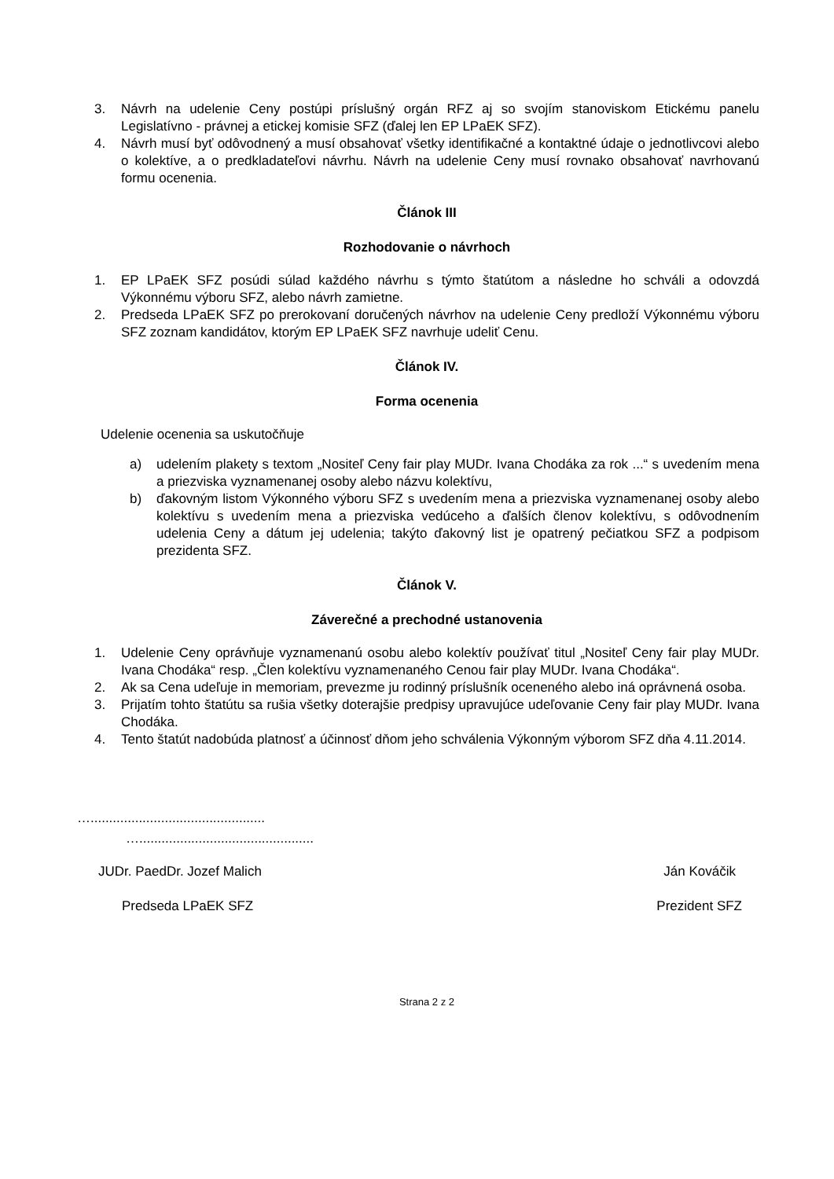3. Návrh na udelenie Ceny postúpi príslušný orgán RFZ aj so svojím stanoviskom Etickému panelu Legislatívno - právnej a etickej komisie SFZ (ďalej len EP LPaEK SFZ).
4. Návrh musí byť odôvodnený a musí obsahovať všetky identifikačné a kontaktné údaje o jednotlivcovi alebo o kolektíve, a o predkladateľovi návrhu. Návrh na udelenie Ceny musí rovnako obsahovať navrhovanú formu ocenenia.
Článok III
Rozhodovanie o návrhoch
1. EP LPaEK SFZ posúdi súlad každého návrhu s týmto štatútom a následne ho schváli a odovzdá Výkonnému výboru SFZ, alebo návrh zamietne.
2. Predseda LPaEK SFZ po prerokovaní doručených návrhov na udelenie Ceny predloží Výkonnému výboru SFZ zoznam kandidátov, ktorým EP LPaEK SFZ navrhuje udeliť Cenu.
Článok IV.
Forma ocenenia
Udelenie ocenenia sa uskutočňuje
a) udelením plakety s textom „Nositeľ Ceny fair play MUDr. Ivana Chodáka za rok ...“ s uvedením mena a priezviska vyznamenanej osoby alebo názvu kolektívu,
b) ďakovným listom Výkonného výboru SFZ s uvedením mena a priezviska vyznamenanej osoby alebo kolektívu s uvedením mena a priezviska vedúceho a ďalších členov kolektívu, s odôvodnením udelenia Ceny a dátum jej udelenia; takýto ďakovný list je opatrený pečiatkou SFZ a podpisom prezidenta SFZ.
Článok V.
Záverečné a prechodné ustanovenia
1. Udelenie Ceny oprávňuje vyznamenanú osobu alebo kolektív používať titul „Nositeľ Ceny fair play MUDr. Ivana Chodáka“ resp. „Člen kolektívu vyznamenaného Cenou fair play MUDr. Ivana Chodáka“.
2. Ak sa Cena udeľuje in memoriam, prevezme ju rodinný príslušník oceneného alebo iná oprávnená osoba.
3. Prijatím tohto štatútu sa rušia všetky doterajšie predpisy upravujúce udeľovanie Ceny fair play MUDr. Ivana Chodáka.
4. Tento štatút nadobúda platnosť a účinnosť dňom jeho schválenia Výkonným výborom SFZ dňa 4.11.2014.
…...............................................
…...............................................
JUDr. PaedDr. Jozef Malich Ján Kováčik
Predseda LPaEK SFZ Prezident SFZ
Strana 2 z 2